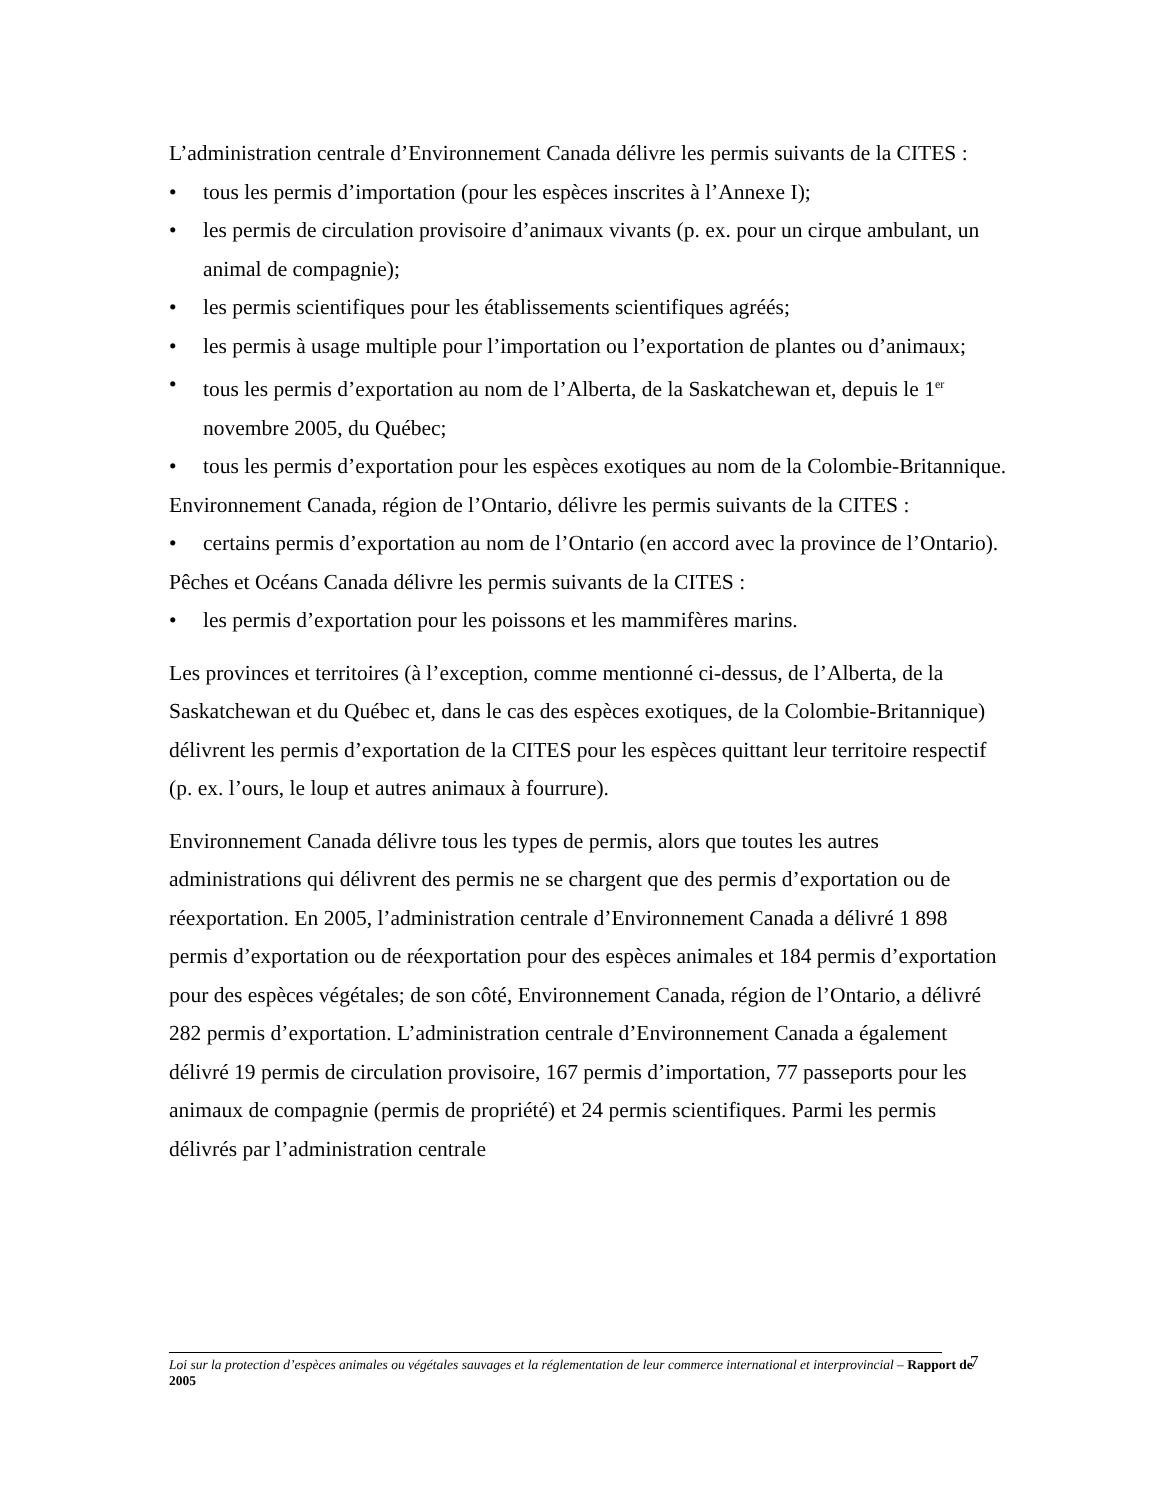L’administration centrale d’Environnement Canada délivre les permis suivants de la CITES :
• tous les permis d’importation (pour les espèces inscrites à l’Annexe I);
• les permis de circulation provisoire d’animaux vivants (p. ex. pour un cirque ambulant, un animal de compagnie);
• les permis scientifiques pour les établissements scientifiques agréés;
• les permis à usage multiple pour l’importation ou l’exportation de plantes ou d’animaux;
• tous les permis d’exportation au nom de l’Alberta, de la Saskatchewan et, depuis le 1<sup>er</sup> novembre 2005, du Québec;
• tous les permis d’exportation pour les espèces exotiques au nom de la Colombie-Britannique.
Environnement Canada, région de l’Ontario, délivre les permis suivants de la CITES :
• certains permis d’exportation au nom de l’Ontario (en accord avec la province de l’Ontario).
Pêches et Océans Canada délivre les permis suivants de la CITES :
• les permis d’exportation pour les poissons et les mammifères marins.
Les provinces et territoires (à l’exception, comme mentionné ci-dessus, de l’Alberta, de la Saskatchewan et du Québec et, dans le cas des espèces exotiques, de la Colombie-Britannique) délivrent les permis d’exportation de la CITES pour les espèces quittant leur territoire respectif (p. ex. l’ours, le loup et autres animaux à fourrure).
Environnement Canada délivre tous les types de permis, alors que toutes les autres administrations qui délivrent des permis ne se chargent que des permis d’exportation ou de réexportation. En 2005, l’administration centrale d’Environnement Canada a délivré 1 898 permis d’exportation ou de réexportation pour des espèces animales et 184 permis d’exportation pour des espèces végétales; de son côté, Environnement Canada, région de l’Ontario, a délivré 282 permis d’exportation. L’administration centrale d’Environnement Canada a également délivré 19 permis de circulation provisoire, 167 permis d’importation, 77 passeports pour les animaux de compagnie (permis de propriété) et 24 permis scientifiques. Parmi les permis délivrés par l’administration centrale
Loi sur la protection d’espèces animales ou végétales sauvages et la réglementation de leur commerce international et interprovincial – Rapport de 2005
7